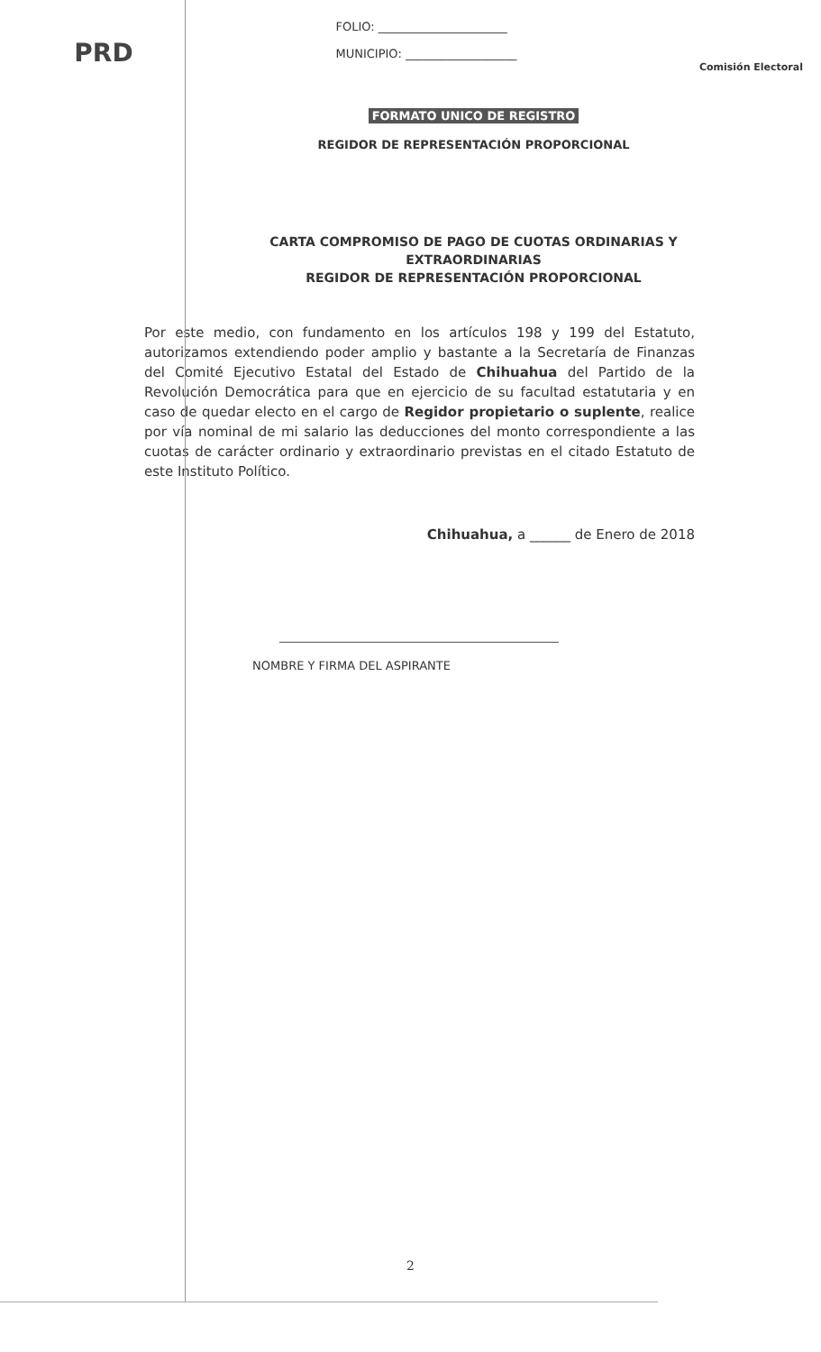PRD
FOLIO: ______________________
MUNICIPIO: ___________________
Comisión Electoral
FORMATO UNICO DE REGISTRO
REGIDOR DE REPRESENTACIÓN PROPORCIONAL
CARTA COMPROMISO DE PAGO DE CUOTAS ORDINARIAS Y
EXTRAORDINARIAS
REGIDOR DE REPRESENTACIÓN PROPORCIONAL
Por este medio, con fundamento en los artículos 198 y 199 del Estatuto, autorizamos extendiendo poder amplio y bastante a la Secretaría de Finanzas del Comité Ejecutivo Estatal del Estado de Chihuahua del Partido de la Revolución Democrática para que en ejercicio de su facultad estatutaria y en caso de quedar electo en el cargo de Regidor propietario o suplente, realice por vía nominal de mi salario las deducciones del monto correspondiente a las cuotas de carácter ordinario y extraordinario previstas en el citado Estatuto de este Instituto Político.
Chihuahua, a ______ de Enero de 2018
NOMBRE Y FIRMA DEL ASPIRANTE
2